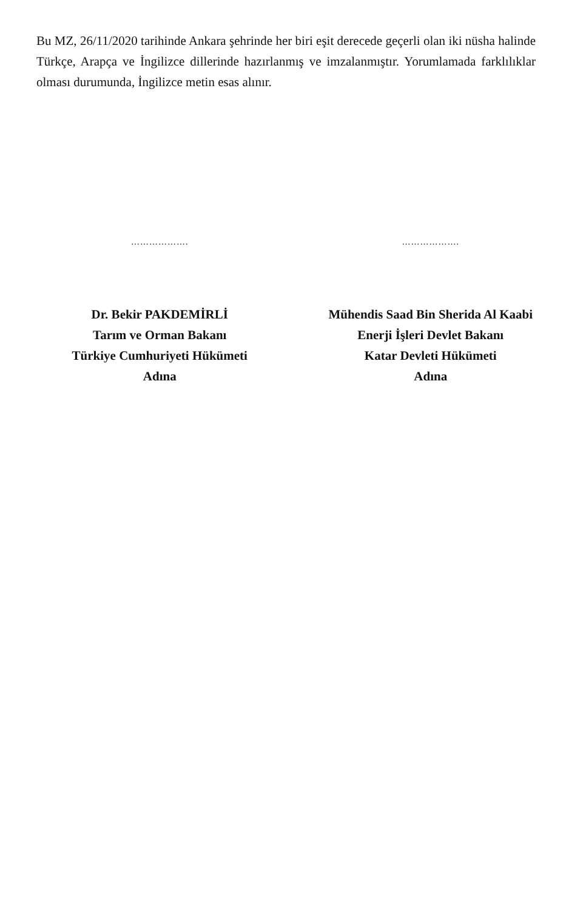Bu MZ, 26/11/2020 tarihinde Ankara şehrinde her biri eşit derecede geçerli olan iki nüsha halinde Türkçe, Arapça ve İngilizce dillerinde hazırlanmış ve imzalanmıştır. Yorumlamada farklılıklar olması durumunda, İngilizce metin esas alınır.
……………….
Dr. Bekir PAKDEMİRLİ
Tarım ve Orman Bakanı
Türkiye Cumhuriyeti Hükümeti
Adına
……………….
Mühendis Saad Bin Sherida Al Kaabi
Enerji İşleri Devlet Bakanı
Katar Devleti Hükümeti
Adına